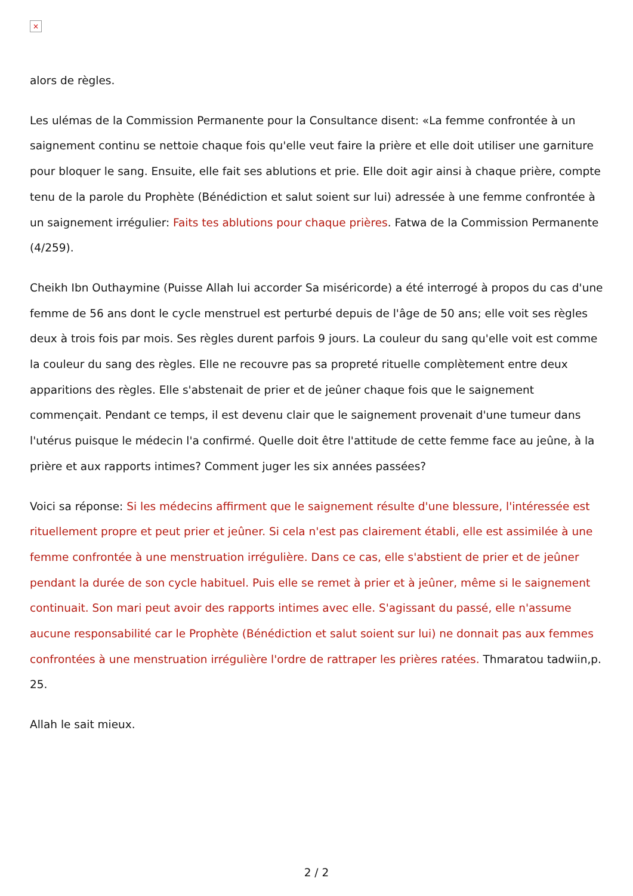×
alors de règles.
Les ulémas de la Commission Permanente pour la Consultance disent: «La femme confrontée à un saignement continu se nettoie chaque fois qu'elle veut faire la prière et elle doit utiliser une garniture pour bloquer le sang. Ensuite, elle fait ses ablutions et prie. Elle doit agir ainsi à chaque prière, compte tenu de la parole du Prophète (Bénédiction et salut soient sur lui) adressée à une femme confrontée à un saignement irrégulier: Faits tes ablutions pour chaque prières. Fatwa de la Commission Permanente (4/259).
Cheikh Ibn Outhaymine (Puisse Allah lui accorder Sa miséricorde) a été interrogé à propos du cas d'une femme de 56 ans dont le cycle menstruel est perturbé depuis de l'âge de 50 ans; elle voit ses règles deux à trois fois par mois. Ses règles durent parfois 9 jours. La couleur du sang qu'elle voit est comme la couleur du sang des règles. Elle ne recouvre pas sa propreté rituelle complètement entre deux apparitions des règles. Elle s'abstenait de prier et de jeûner chaque fois que le saignement commençait. Pendant ce temps, il est devenu clair que le saignement provenait d'une tumeur dans l'utérus puisque le médecin l'a confirmé. Quelle doit être l'attitude de cette femme face au jeûne, à la prière et aux rapports intimes? Comment juger les six années passées?
Voici sa réponse: Si les médecins affirment que le saignement résulte d'une blessure, l'intéressée est rituellement propre et peut prier et jeûner. Si cela n'est pas clairement établi, elle est assimilée à une femme confrontée à une menstruation irrégulière. Dans ce cas, elle s'abstient de prier et de jeûner pendant la durée de son cycle habituel. Puis elle se remet à prier et à jeûner, même si le saignement continuait. Son mari peut avoir des rapports intimes avec elle. S'agissant du passé, elle n'assume aucune responsabilité car le Prophète (Bénédiction et salut soient sur lui) ne donnait pas aux femmes confrontées à une menstruation irrégulière l'ordre de rattraper les prières ratées. Thmaratou tadwiin,p. 25.
Allah le sait mieux.
2 / 2